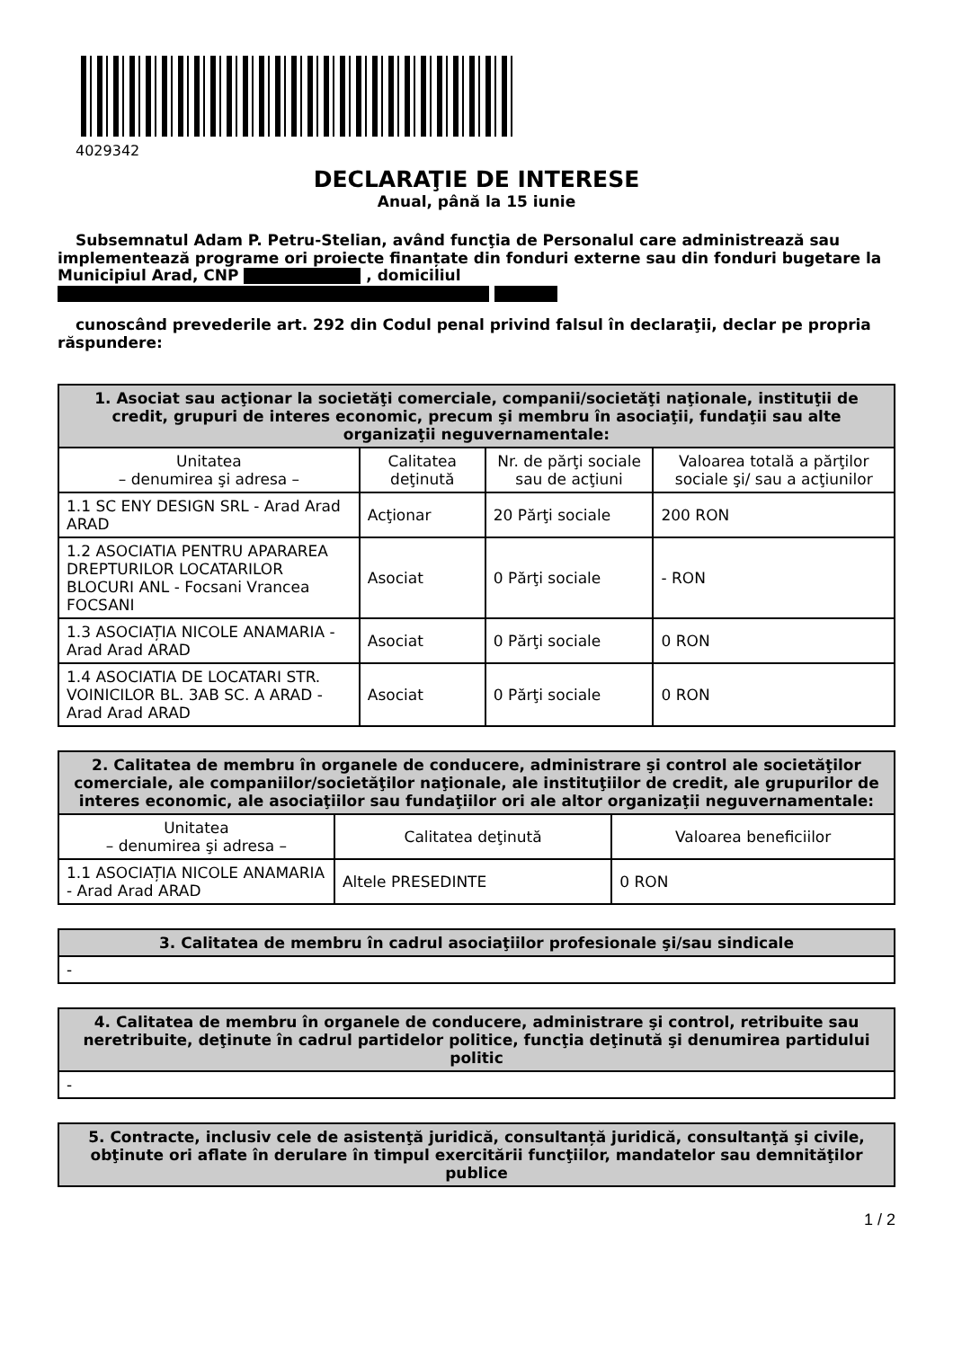4029342
DECLARAŢIE DE INTERESE
Anual, până la 15 iunie
Subsemnatul Adam P. Petru-Stelian, având funcţia de Personalul care administrează sau implementează programe ori proiecte finanțate din fonduri externe sau din fonduri bugetare la Municipiul Arad, CNP , domiciliul
cunoscând prevederile art. 292 din Codul penal privind falsul în declaraţii, declar pe propria răspundere:
| 1. Asociat sau acţionar la societăţi comerciale, companii/societăţi naţionale, instituţii de credit, grupuri de interes economic, precum şi membru în asociaţii, fundaţii sau alte organizaţii neguvernamentale: | | | |
| --- | --- | --- | --- |
| Unitatea – denumirea şi adresa – | Calitatea deţinută | Nr. de părţi sociale sau de acţiuni | Valoarea totală a părţilor sociale şi/ sau a acţiunilor |
| 1.1 SC ENY DESIGN SRL - Arad Arad ARAD | Acţionar | 20 Părţi sociale | 200 RON |
| 1.2 ASOCIATIA PENTRU APARAREA DREPTURILOR LOCATARILOR BLOCURI ANL - Focsani Vrancea FOCSANI | Asociat | 0 Părţi sociale | - RON |
| 1.3 ASOCIAȚIA NICOLE ANAMARIA - Arad Arad ARAD | Asociat | 0 Părţi sociale | 0 RON |
| 1.4 ASOCIATIA DE LOCATARI STR. VOINICILOR BL. 3AB SC. A ARAD - Arad Arad ARAD | Asociat | 0 Părţi sociale | 0 RON |
| 2. Calitatea de membru în organele de conducere, administrare şi control ale societăţilor comerciale, ale companiilor/societăţilor naţionale, ale instituţiilor de credit, ale grupurilor de interes economic, ale asociaţiilor sau fundaţiilor ori ale altor organizaţii neguvernamentale: | | |
| --- | --- | --- |
| Unitatea – denumirea şi adresa – | Calitatea deţinută | Valoarea beneficiilor |
| 1.1 ASOCIAȚIA NICOLE ANAMARIA - Arad Arad ARAD | Altele PRESEDINTE | 0 RON |
| 3. Calitatea de membru în cadrul asociaţiilor profesionale şi/sau sindicale |
| --- |
| - |
| 4. Calitatea de membru în organele de conducere, administrare şi control, retribuite sau neretribuite, deţinute în cadrul partidelor politice, funcţia deţinută şi denumirea partidului politic |
| --- |
| - |
| 5. Contracte, inclusiv cele de asistenţă juridică, consultanță juridică, consultanţă şi civile, obţinute ori aflate în derulare în timpul exercitării funcţiilor, mandatelor sau demnităţilor publice |
| --- |
1 / 2